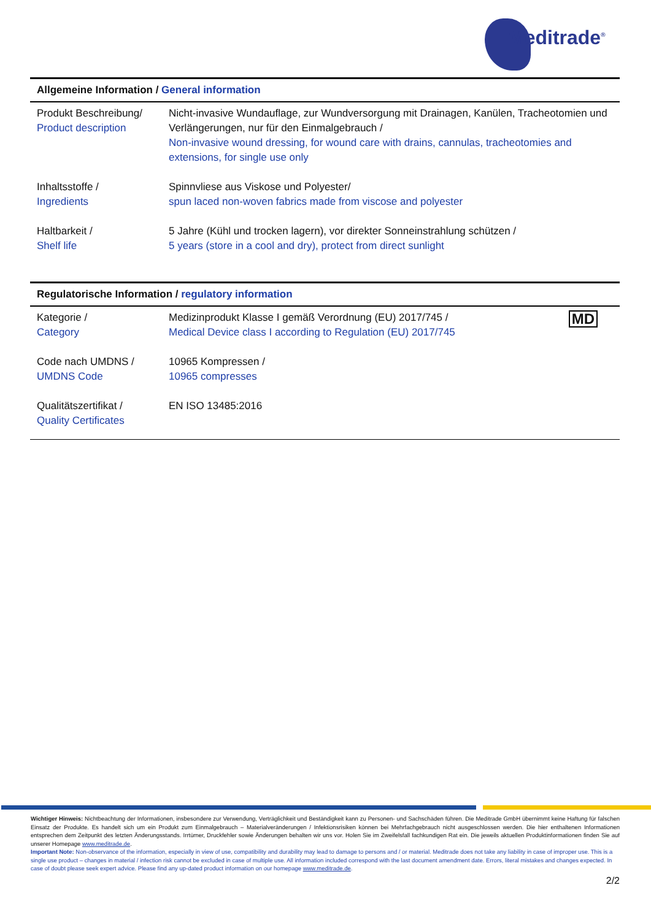Meditrade<sup>®</sup>
Allgemeine Information / General information
| Produkt Beschreibung/ Product description | Nicht-invasive Wundauflage, zur Wundversorgung mit Drainagen, Kanülen, Tracheotomien und Verlängerungen, nur für den Einmalgebrauch / Non-invasive wound dressing, for wound care with drains, cannulas, tracheotomies and extensions, for single use only |
| Inhaltsstoffe / Ingredients | Spinnvliese aus Viskose und Polyester/ spun laced non-woven fabrics made from viscose and polyester |
| Haltbarkeit / Shelf life | 5 Jahre (Kühl und trocken lagern), vor direkter Sonneinstrahlung schützen / 5 years (store in a cool and dry), protect from direct sunlight |
Regulatorische Information / regulatory information
| Kategorie / Category | Medizinprodukt Klasse I gemäß Verordnung (EU) 2017/745 / Medical Device class I according to Regulation (EU) 2017/745 | MD |
| Code nach UMDNS / UMDNS Code | 10965 Kompressen / 10965 compresses | |
| Qualitätszertifikat / Quality Certificates | EN ISO 13485:2016 | |
Wichtiger Hinweis: Nichtbeachtung der Informationen, insbesondere zur Verwendung, Verträglichkeit und Beständigkeit kann zu Personen- und Sachschäden führen. Die Meditrade GmbH übernimmt keine Haftung für falschen Einsatz der Produkte. Es handelt sich um ein Produkt zum Einmalgebrauch – Materialveränderungen / Infektionsrisiken können bei Mehrfachgebrauch nicht ausgeschlossen werden. Die hier enthaltenen Informationen entsprechen dem Zeitpunkt des letzten Änderungsstands. Irrtümer, Druckfehler sowie Änderungen behalten wir uns vor. Holen Sie im Zweifelsfall fachkundigen Rat ein. Die jeweils aktuellen Produktinformationen finden Sie auf unserer Homepage www.meditrade.de.
Important Note: Non-observance of the information, especially in view of use, compatibility and durability may lead to damage to persons and / or material. Meditrade does not take any liability in case of improper use. This is a single use product – changes in material / infection risk cannot be excluded in case of multiple use. All information included correspond with the last document amendment date. Errors, literal mistakes and changes expected. In case of doubt please seek expert advice. Please find any up-dated product information on our homepage www.meditrade.de.
2/2